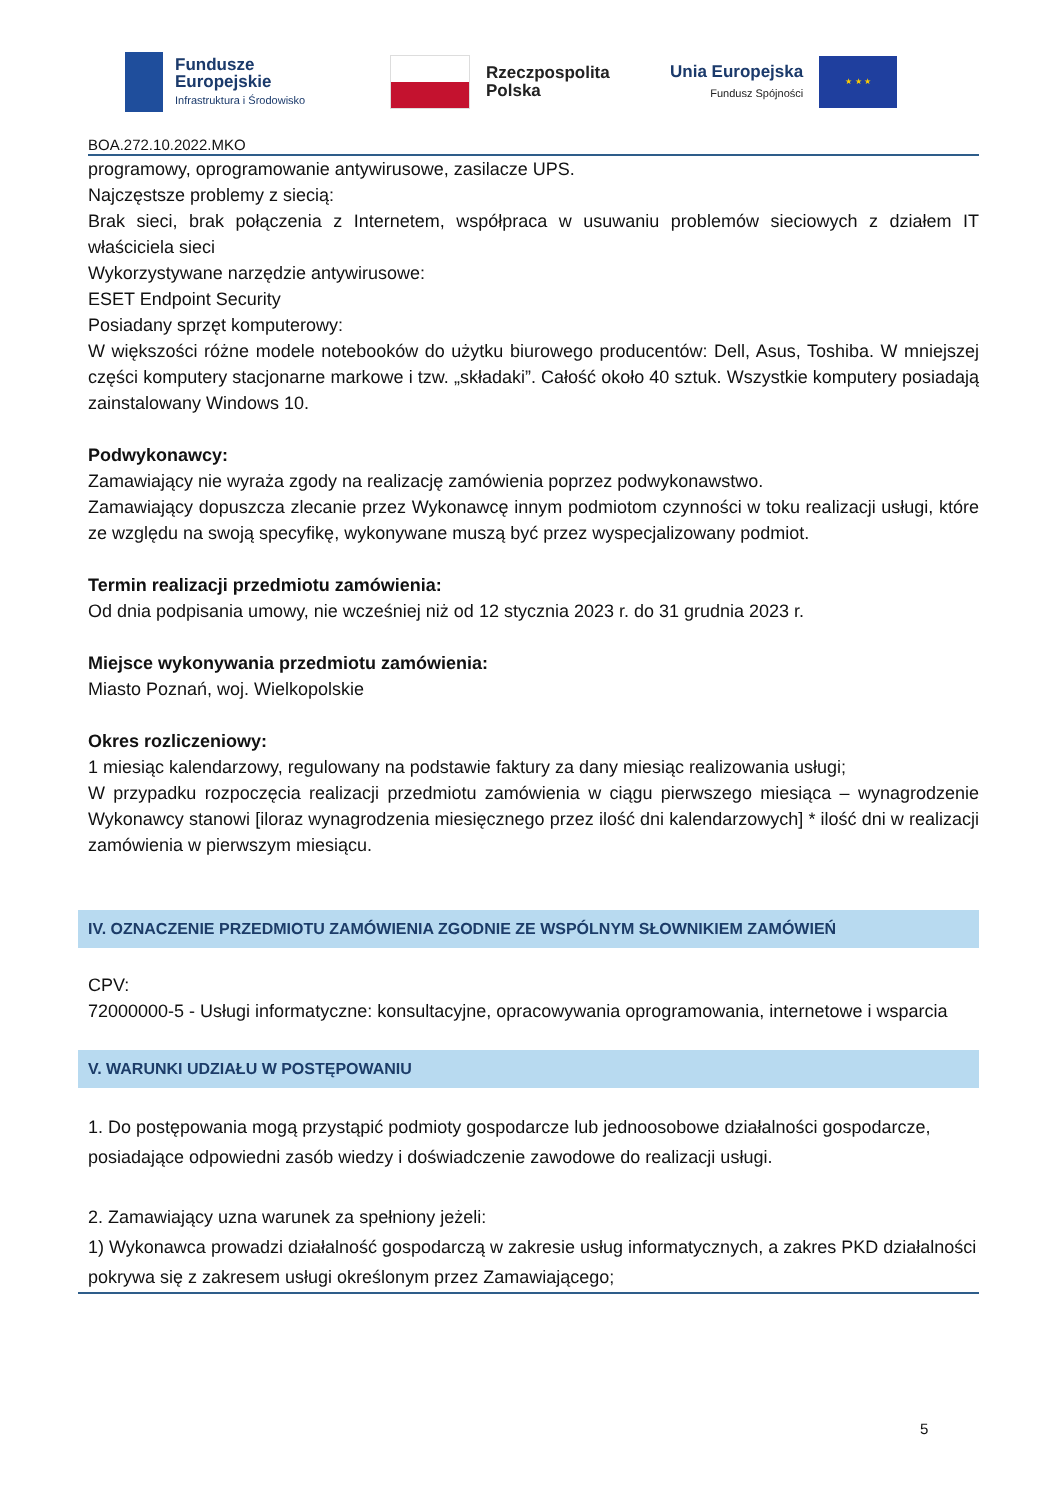Fundusze
Europejskie
Infrastruktura i Środowisko
Rzeczpospolita
Polska
Unia Europejska
Fundusz Spójności
★ ★ ★
BOA.272.10.2022.MKO
programowy, oprogramowanie antywirusowe, zasilacze UPS.
Najczęstsze problemy z siecią:
Brak sieci, brak połączenia z Internetem, współpraca w usuwaniu problemów sieciowych z działem IT właściciela sieci
Wykorzystywane narzędzie antywirusowe:
ESET Endpoint Security
Posiadany sprzęt komputerowy:
W większości różne modele notebooków do użytku biurowego producentów: Dell, Asus, Toshiba. W mniejszej części komputery stacjonarne markowe i tzw. „składaki”. Całość około 40 sztuk. Wszystkie komputery posiadają zainstalowany Windows 10.
Podwykonawcy:
Zamawiający nie wyraża zgody na realizację zamówienia poprzez podwykonawstwo.
Zamawiający dopuszcza zlecanie przez Wykonawcę innym podmiotom czynności w toku realizacji usługi, które ze względu na swoją specyfikę, wykonywane muszą być przez wyspecjalizowany podmiot.
Termin realizacji przedmiotu zamówienia:
Od dnia podpisania umowy, nie wcześniej niż od 12 stycznia 2023 r. do 31 grudnia 2023 r.
Miejsce wykonywania przedmiotu zamówienia:
Miasto Poznań, woj. Wielkopolskie
Okres rozliczeniowy:
1 miesiąc kalendarzowy, regulowany na podstawie faktury za dany miesiąc realizowania usługi;
W przypadku rozpoczęcia realizacji przedmiotu zamówienia w ciągu pierwszego miesiąca – wynagrodzenie Wykonawcy stanowi [iloraz wynagrodzenia miesięcznego przez ilość dni kalendarzowych] * ilość dni w realizacji zamówienia w pierwszym miesiącu.
IV. OZNACZENIE PRZEDMIOTU ZAMÓWIENIA ZGODNIE ZE WSPÓLNYM SŁOWNIKIEM ZAMÓWIEŃ
CPV:
72000000-5 - Usługi informatyczne: konsultacyjne, opracowywania oprogramowania, internetowe i wsparcia
V. WARUNKI UDZIAŁU W POSTĘPOWANIU
1. Do postępowania mogą przystąpić podmioty gospodarcze lub jednoosobowe działalności gospodarcze, posiadające odpowiedni zasób wiedzy i doświadczenie zawodowe do realizacji usługi.
2. Zamawiający uzna warunek za spełniony jeżeli:
1) Wykonawca prowadzi działalność gospodarczą w zakresie usług informatycznych, a zakres PKD działalności pokrywa się z zakresem usługi określonym przez Zamawiającego;
5